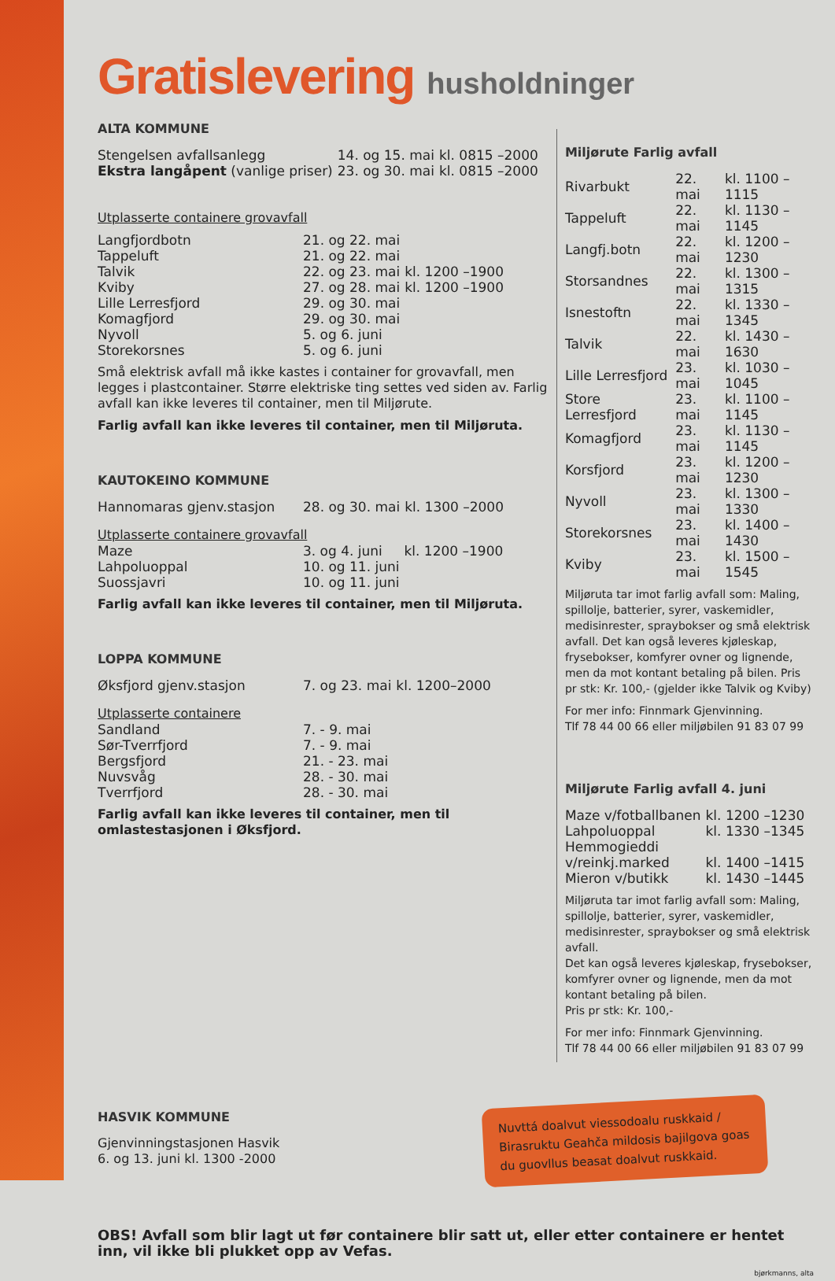Gratislevering husholdninger
ALTA KOMMUNE
| Stengelsen avfallsanlegg | 14. og 15. mai | kl. 0815 –2000 |
| Ekstra langåpent (vanlige priser) | 23. og 30. mai | kl. 0815 –2000 |
Utplasserte containere grovavfall
| Langfjordbotn | 21. og 22. mai | |
| Tappeluft | 21. og 22. mai | |
| Talvik | 22. og 23. mai | kl. 1200 –1900 |
| Kviby | 27. og 28. mai | kl. 1200 –1900 |
| Lille Lerresfjord | 29. og 30. mai | |
| Komagfjord | 29. og 30. mai | |
| Nyvoll | 5. og 6. juni | |
| Storekorsnes | 5. og 6. juni | |
Små elektrisk avfall må ikke kastes i container for grovavfall, men legges i plastcontainer. Større elektriske ting settes ved siden av. Farlig avfall kan ikke leveres til container, men til Miljørute.
Farlig avfall kan ikke leveres til container, men til Miljøruta.
KAUTOKEINO KOMMUNE
| Hannomaras gjenv.stasjon | 28. og 30. mai | kl. 1300 –2000 |
Utplasserte containere grovavfall
| Maze | 3. og 4. juni | kl. 1200 –1900 |
| Lahpoluoppal | 10. og 11. juni | |
| Suossjavri | 10. og 11. juni | |
Farlig avfall kan ikke leveres til container, men til Miljøruta.
LOPPA KOMMUNE
| Øksfjord gjenv.stasjon | 7. og 23. mai | kl. 1200–2000 |
Utplasserte containere
| Sandland | 7. - 9. mai |
| Sør-Tverrfjord | 7. - 9. mai |
| Bergsfjord | 21. - 23. mai |
| Nuvsvåg | 28. - 30. mai |
| Tverrfjord | 28. - 30. mai |
Farlig avfall kan ikke leveres til container, men til omlastestasjonen i Øksfjord.
Miljørute Farlig avfall
| Rivarbukt | 22. mai | kl. 1100 –1115 |
| Tappeluft | 22. mai | kl. 1130 –1145 |
| Langfj.botn | 22. mai | kl. 1200 –1230 |
| Storsandnes | 22. mai | kl. 1300 –1315 |
| Isnestoftn | 22. mai | kl. 1330 –1345 |
| Talvik | 22. mai | kl. 1430 –1630 |
| Lille Lerresfjord | 23. mai | kl. 1030 –1045 |
| Store Lerresfjord | 23. mai | kl. 1100 –1145 |
| Komagfjord | 23. mai | kl. 1130 –1145 |
| Korsfjord | 23. mai | kl. 1200 –1230 |
| Nyvoll | 23. mai | kl. 1300 –1330 |
| Storekorsnes | 23. mai | kl. 1400 –1430 |
| Kviby | 23. mai | kl. 1500 –1545 |
Miljøruta tar imot farlig avfall som: Maling, spillolje, batterier, syrer, vaskemidler, medisinrester, spraybokser og små elektrisk avfall. Det kan også leveres kjøleskap, frysebokser, komfyrer ovner og lignende, men da mot kontant betaling på bilen. Pris pr stk: Kr. 100,- (gjelder ikke Talvik og Kviby)
For mer info: Finnmark Gjenvinning.
Tlf 78 44 00 66 eller miljøbilen 91 83 07 99
Miljørute Farlig avfall 4. juni
| Maze v/fotballbanen | kl. 1200 –1230 |
| Lahpoluoppal | kl. 1330 –1345 |
| Hemmogieddi v/reinkj.marked | kl. 1400 –1415 |
| Mieron v/butikk | kl. 1430 –1445 |
Miljøruta tar imot farlig avfall som: Maling, spillolje, batterier, syrer, vaskemidler, medisinrester, spraybokser og små elektrisk avfall.
Det kan også leveres kjøleskap, frysebokser, komfyrer ovner og lignende, men da mot kontant betaling på bilen.
Pris pr stk: Kr. 100,-
For mer info: Finnmark Gjenvinning.
Tlf 78 44 00 66 eller miljøbilen 91 83 07 99
HASVIK KOMMUNE
Gjenvinningstasjonen Hasvik
6. og 13. juni kl. 1300 -2000
Nuvttá doalvut viessodoalu ruskkaid / Birasruktu Geahča mildosis bajilgova goas du guovllus beasat doalvut ruskkaid.
OBS! Avfall som blir lagt ut før containere blir satt ut, eller etter containere er hentet inn, vil ikke bli plukket opp av Vefas.
bjørkmanns, alta